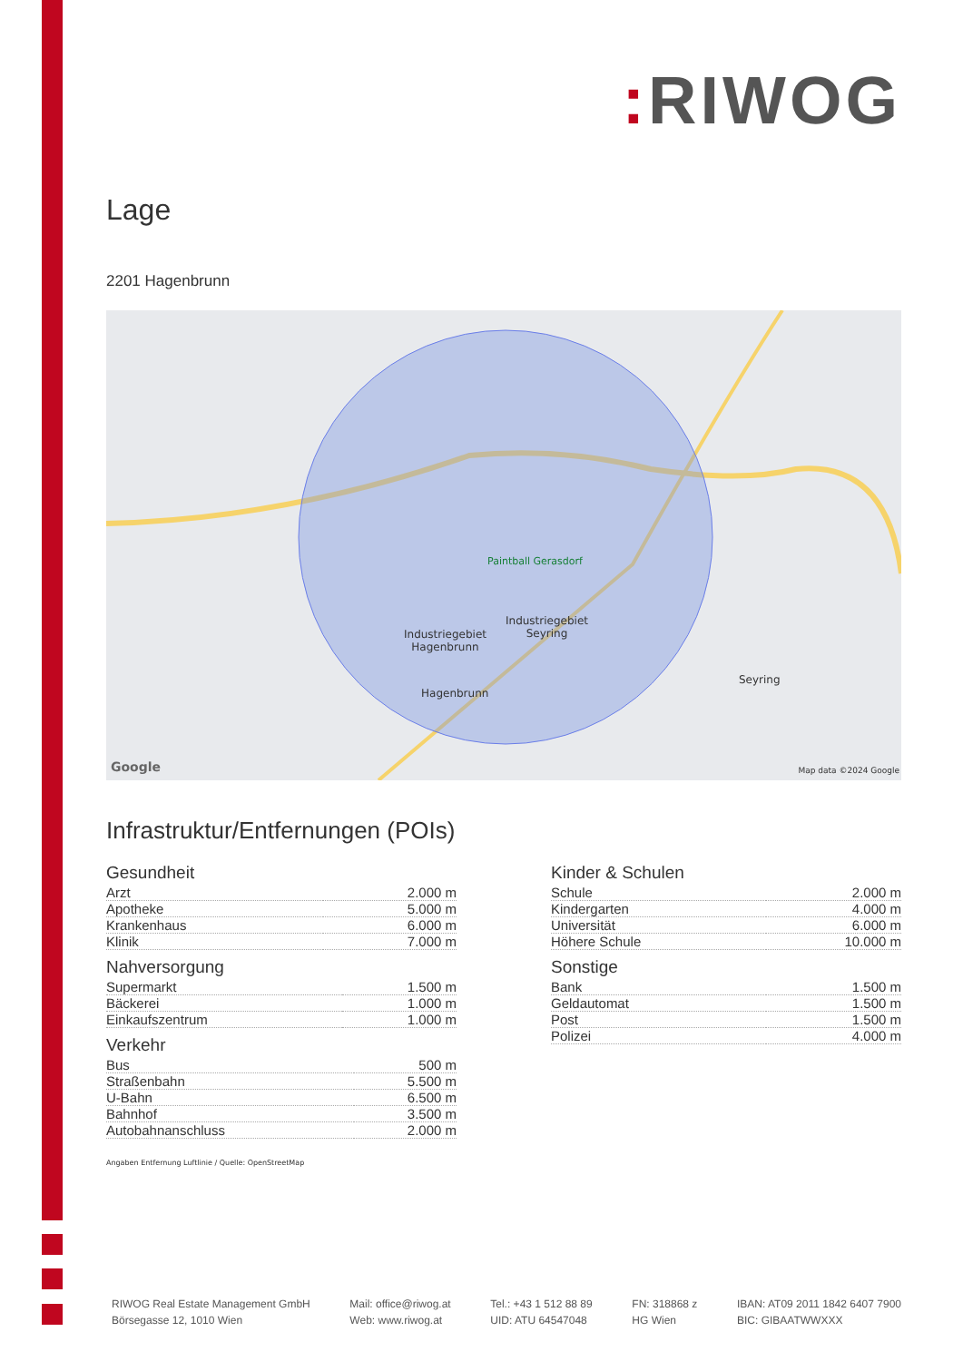: RIWOG
Lage
2201 Hagenbrunn
Paintball Gerasdorf
Industriegebiet
Seyring
Industriegebiet
Hagenbrunn
Hagenbrunn
Seyring
Google Map data ©2024 Google
Infrastruktur/Entfernungen (POIs)
Gesundheit
| Arzt | 2.000 m |
| Apotheke | 5.000 m |
| Krankenhaus | 6.000 m |
| Klinik | 7.000 m |
Nahversorgung
| Supermarkt | 1.500 m |
| Bäckerei | 1.000 m |
| Einkaufszentrum | 1.000 m |
Verkehr
| Bus | 500 m |
| Straßenbahn | 5.500 m |
| U-Bahn | 6.500 m |
| Bahnhof | 3.500 m |
| Autobahnanschluss | 2.000 m |
Kinder & Schulen
| Schule | 2.000 m |
| Kindergarten | 4.000 m |
| Universität | 6.000 m |
| Höhere Schule | 10.000 m |
Sonstige
| Bank | 1.500 m |
| Geldautomat | 1.500 m |
| Post | 1.500 m |
| Polizei | 4.000 m |
Angaben Entfernung Luftlinie / Quelle: OpenStreetMap
RIWOG Real Estate Management GmbH
Börsegasse 12, 1010 Wien
Mail: office@riwog.at
Web: www.riwog.at
Tel.: +43 1 512 88 89
UID: ATU 64547048
FN: 318868 z
HG Wien
IBAN: AT09 2011 1842 6407 7900
BIC: GIBAATWWXXX